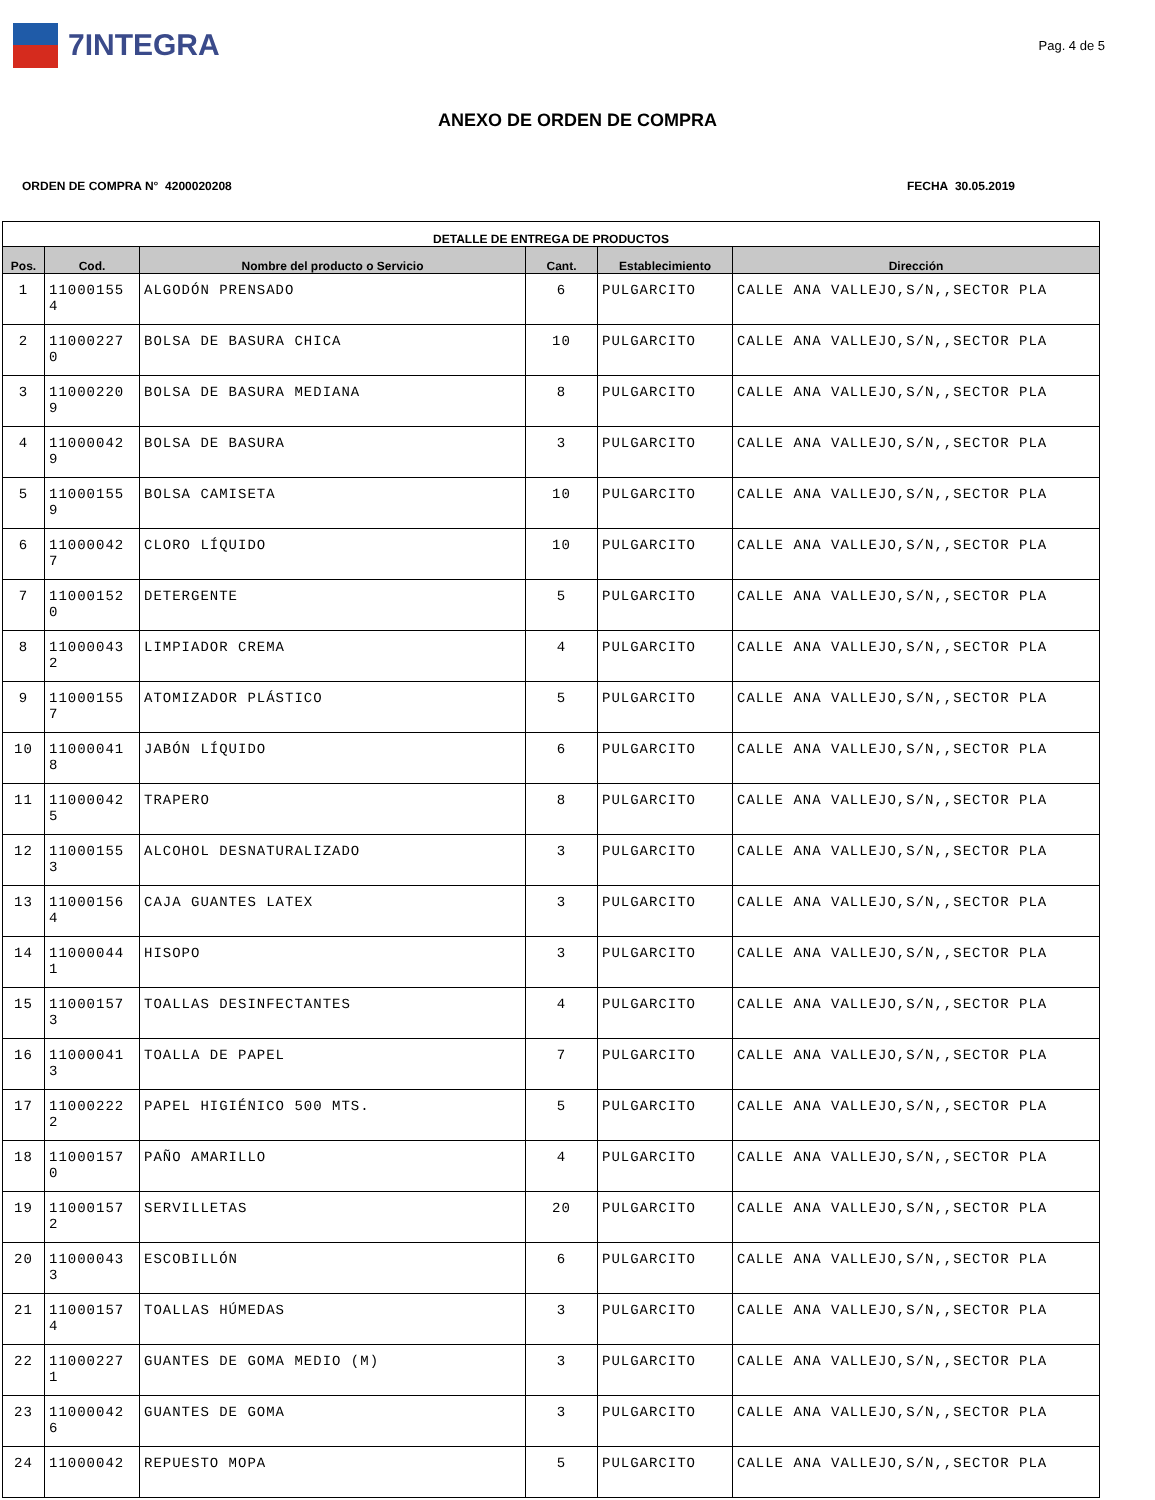7INTEGRA
Pag. 4 de 5
ANEXO DE ORDEN DE COMPRA
ORDEN DE COMPRA N° 4200020208 FECHA 30.05.2019
| DETALLE DE ENTREGA DE PRODUCTOS | | | | | |
| --- | --- | --- | --- | --- | --- |
| Pos. | Cod. | Nombre del producto o Servicio | Cant. | Establecimiento | Dirección |
| 1 | 11000155 4 | ALGODÓN PRENSADO | 6 | PULGARCITO | CALLE ANA VALLEJO,S/N,,SECTOR PLA |
| 2 | 11000227 0 | BOLSA DE BASURA CHICA | 10 | PULGARCITO | CALLE ANA VALLEJO,S/N,,SECTOR PLA |
| 3 | 11000220 9 | BOLSA DE BASURA MEDIANA | 8 | PULGARCITO | CALLE ANA VALLEJO,S/N,,SECTOR PLA |
| 4 | 11000042 9 | BOLSA DE BASURA | 3 | PULGARCITO | CALLE ANA VALLEJO,S/N,,SECTOR PLA |
| 5 | 11000155 9 | BOLSA CAMISETA | 10 | PULGARCITO | CALLE ANA VALLEJO,S/N,,SECTOR PLA |
| 6 | 11000042 7 | CLORO LÍQUIDO | 10 | PULGARCITO | CALLE ANA VALLEJO,S/N,,SECTOR PLA |
| 7 | 11000152 0 | DETERGENTE | 5 | PULGARCITO | CALLE ANA VALLEJO,S/N,,SECTOR PLA |
| 8 | 11000043 2 | LIMPIADOR CREMA | 4 | PULGARCITO | CALLE ANA VALLEJO,S/N,,SECTOR PLA |
| 9 | 11000155 7 | ATOMIZADOR PLÁSTICO | 5 | PULGARCITO | CALLE ANA VALLEJO,S/N,,SECTOR PLA |
| 10 | 11000041 8 | JABÓN LÍQUIDO | 6 | PULGARCITO | CALLE ANA VALLEJO,S/N,,SECTOR PLA |
| 11 | 11000042 5 | TRAPERO | 8 | PULGARCITO | CALLE ANA VALLEJO,S/N,,SECTOR PLA |
| 12 | 11000155 3 | ALCOHOL DESNATURALIZADO | 3 | PULGARCITO | CALLE ANA VALLEJO,S/N,,SECTOR PLA |
| 13 | 11000156 4 | CAJA GUANTES LATEX | 3 | PULGARCITO | CALLE ANA VALLEJO,S/N,,SECTOR PLA |
| 14 | 11000044 1 | HISOPO | 3 | PULGARCITO | CALLE ANA VALLEJO,S/N,,SECTOR PLA |
| 15 | 11000157 3 | TOALLAS DESINFECTANTES | 4 | PULGARCITO | CALLE ANA VALLEJO,S/N,,SECTOR PLA |
| 16 | 11000041 3 | TOALLA DE PAPEL | 7 | PULGARCITO | CALLE ANA VALLEJO,S/N,,SECTOR PLA |
| 17 | 11000222 2 | PAPEL HIGIÉNICO 500 MTS. | 5 | PULGARCITO | CALLE ANA VALLEJO,S/N,,SECTOR PLA |
| 18 | 11000157 0 | PAÑO AMARILLO | 4 | PULGARCITO | CALLE ANA VALLEJO,S/N,,SECTOR PLA |
| 19 | 11000157 2 | SERVILLETAS | 20 | PULGARCITO | CALLE ANA VALLEJO,S/N,,SECTOR PLA |
| 20 | 11000043 3 | ESCOBILLÓN | 6 | PULGARCITO | CALLE ANA VALLEJO,S/N,,SECTOR PLA |
| 21 | 11000157 4 | TOALLAS HÚMEDAS | 3 | PULGARCITO | CALLE ANA VALLEJO,S/N,,SECTOR PLA |
| 22 | 11000227 1 | GUANTES DE GOMA MEDIO (M) | 3 | PULGARCITO | CALLE ANA VALLEJO,S/N,,SECTOR PLA |
| 23 | 11000042 6 | GUANTES DE GOMA | 3 | PULGARCITO | CALLE ANA VALLEJO,S/N,,SECTOR PLA |
| 24 | 11000042 | REPUESTO MOPA | 5 | PULGARCITO | CALLE ANA VALLEJO,S/N,,SECTOR PLA |